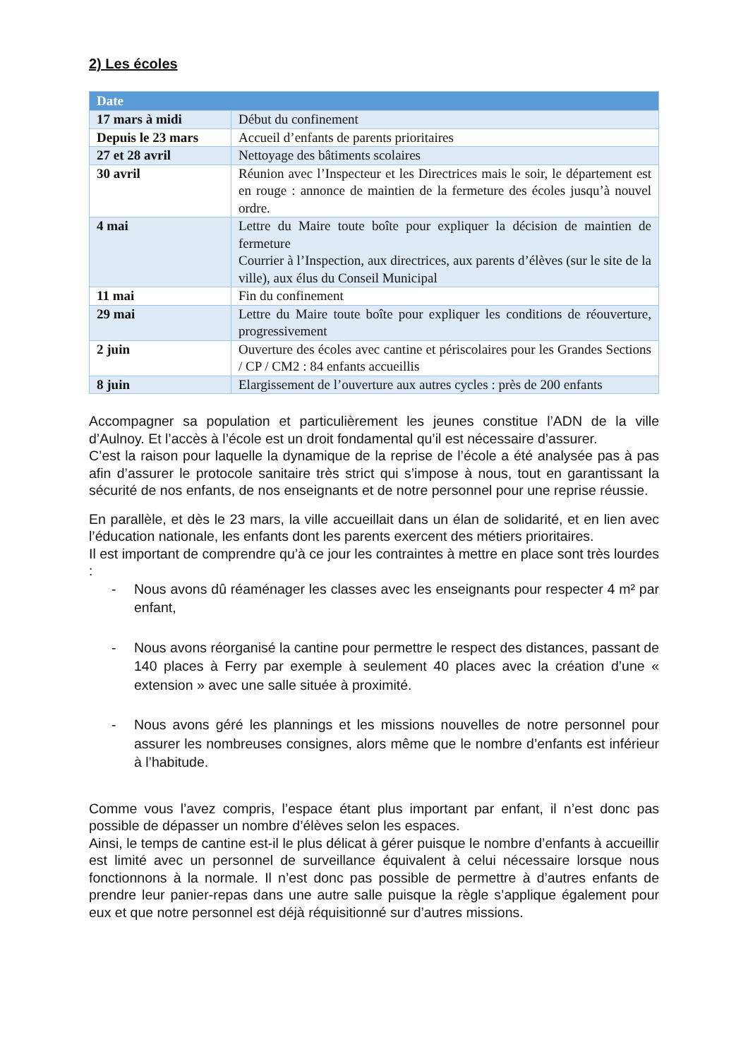2) Les écoles
| Date | |
| --- | --- |
| 17 mars à midi | Début du confinement |
| Depuis le 23 mars | Accueil d’enfants de parents prioritaires |
| 27 et 28 avril | Nettoyage des bâtiments scolaires |
| 30 avril | Réunion avec l’Inspecteur et les Directrices mais le soir, le département est en rouge : annonce de maintien de la fermeture des écoles jusqu’à nouvel ordre. |
| 4 mai | Lettre du Maire toute boîte pour expliquer la décision de maintien de fermeture Courrier à l’Inspection, aux directrices, aux parents d’élèves (sur le site de la ville), aux élus du Conseil Municipal |
| 11 mai | Fin du confinement |
| 29 mai | Lettre du Maire toute boîte pour expliquer les conditions de réouverture, progressivement |
| 2 juin | Ouverture des écoles avec cantine et périscolaires pour les Grandes Sections / CP / CM2 : 84 enfants accueillis |
| 8 juin | Elargissement de l’ouverture aux autres cycles : près de 200 enfants |
Accompagner sa population et particulièrement les jeunes constitue l’ADN de la ville d’Aulnoy. Et l’accès à l’école est un droit fondamental qu’il est nécessaire d’assurer.
C’est la raison pour laquelle la dynamique de la reprise de l’école a été analysée pas à pas afin d’assurer le protocole sanitaire très strict qui s’impose à nous, tout en garantissant la sécurité de nos enfants, de nos enseignants et de notre personnel pour une reprise réussie.
En parallèle, et dès le 23 mars, la ville accueillait dans un élan de solidarité, et en lien avec l’éducation nationale, les enfants dont les parents exercent des métiers prioritaires.
Il est important de comprendre qu’à ce jour les contraintes à mettre en place sont très lourdes :
- Nous avons dû réaménager les classes avec les enseignants pour respecter 4 m² par enfant,
- Nous avons réorganisé la cantine pour permettre le respect des distances, passant de 140 places à Ferry par exemple à seulement 40 places avec la création d’une « extension » avec une salle située à proximité.
- Nous avons géré les plannings et les missions nouvelles de notre personnel pour assurer les nombreuses consignes, alors même que le nombre d’enfants est inférieur à l’habitude.
Comme vous l’avez compris, l’espace étant plus important par enfant, il n’est donc pas possible de dépasser un nombre d’élèves selon les espaces.
Ainsi, le temps de cantine est-il le plus délicat à gérer puisque le nombre d’enfants à accueillir est limité avec un personnel de surveillance équivalent à celui nécessaire lorsque nous fonctionnons à la normale. Il n’est donc pas possible de permettre à d’autres enfants de prendre leur panier-repas dans une autre salle puisque la règle s’applique également pour eux et que notre personnel est déjà réquisitionné sur d’autres missions.